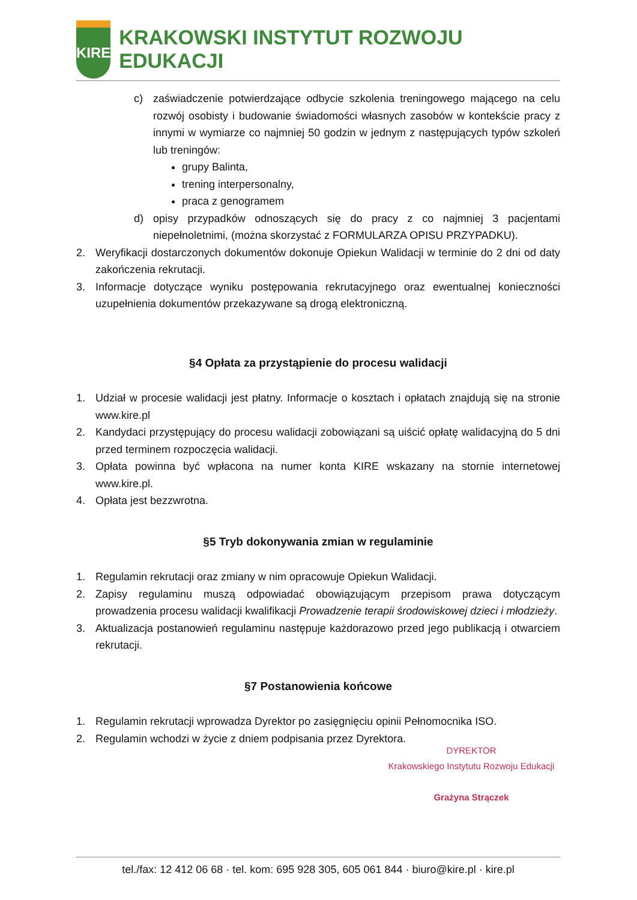KIRE
KRAKOWSKI INSTYTUT ROZWOJU EDUKACJI
c) zaświadczenie potwierdzające odbycie szkolenia treningowego mającego na celu rozwój osobisty i budowanie świadomości własnych zasobów w kontekście pracy z innymi w wymiarze co najmniej 50 godzin w jednym z następujących typów szkoleń lub treningów:
grupy Balinta,
trening interpersonalny,
praca z genogramem
d) opisy przypadków odnoszących się do pracy z co najmniej 3 pacjentami niepełnoletnimi, (można skorzystać z FORMULARZA OPISU PRZYPADKU).
2. Weryfikacji dostarczonych dokumentów dokonuje Opiekun Walidacji w terminie do 2 dni od daty zakończenia rekrutacji.
3. Informacje dotyczące wyniku postępowania rekrutacyjnego oraz ewentualnej konieczności uzupełnienia dokumentów przekazywane są drogą elektroniczną.
§4 Opłata za przystąpienie do procesu walidacji
1. Udział w procesie walidacji jest płatny. Informacje o kosztach i opłatach znajdują się na stronie www.kire.pl
2. Kandydaci przystępujący do procesu walidacji zobowiązani są uiścić opłatę walidacyjną do 5 dni przed terminem rozpoczęcia walidacji.
3. Opłata powinna być wpłacona na numer konta KIRE wskazany na stornie internetowej www.kire.pl.
4. Opłata jest bezzwrotna.
§5 Tryb dokonywania zmian w regulaminie
1. Regulamin rekrutacji oraz zmiany w nim opracowuje Opiekun Walidacji.
2. Zapisy regulaminu muszą odpowiadać obowiązującym przepisom prawa dotyczącym prowadzenia procesu walidacji kwalifikacji Prowadzenie terapii środowiskowej dzieci i młodzieży.
3. Aktualizacja postanowień regulaminu następuje każdorazowo przed jego publikacją i otwarciem rekrutacji.
§7 Postanowienia końcowe
1. Regulamin rekrutacji wprowadza Dyrektor po zasięgnięciu opinii Pełnomocnika ISO.
2. Regulamin wchodzi w życie z dniem podpisania przez Dyrektora.
DYREKTOR
Krakowskiego Instytutu Rozwoju Edukacji
Grażyna Strączek
tel./fax: 12 412 06 68 · tel. kom: 695 928 305, 605 061 844 · biuro@kire.pl · kire.pl